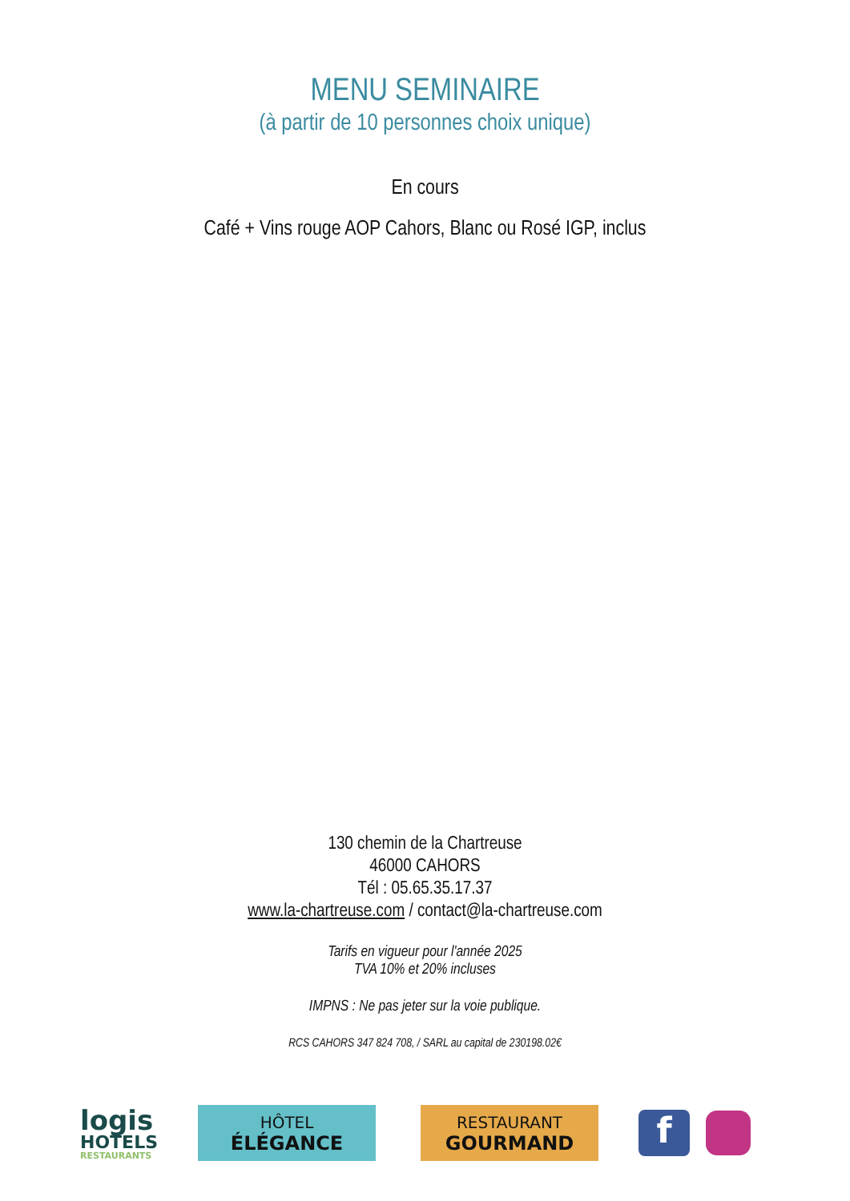MENU SEMINAIRE
(à partir de 10 personnes choix unique)
En cours
Café + Vins rouge AOP Cahors, Blanc ou Rosé IGP, inclus
130 chemin de la Chartreuse
46000 CAHORS
Tél : 05.65.35.17.37
www.la-chartreuse.com / contact@la-chartreuse.com
Tarifs en vigueur pour l'année 2025
TVA 10% et 20% incluses
IMPNS : Ne pas jeter sur la voie publique.
RCS CAHORS 347 824 708, / SARL au capital de 230198.02€
logis
HOTELS
RESTAURANTS
HÔTEL
ÉLÉGANCE
RESTAURANT
GOURMAND
f